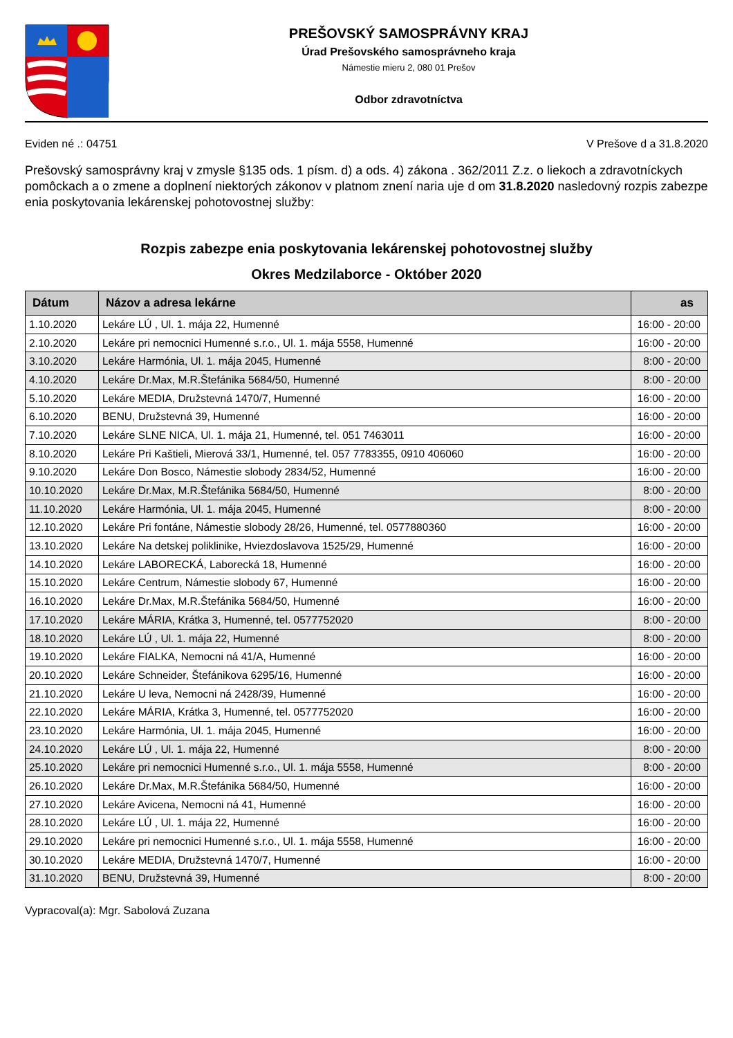PREŠOVSKÝ SAMOSPRÁVNY KRAJ
Úrad Prešovského samosprávneho kraja
Námestie mieru 2, 080 01 Prešov
Odbor zdravotníctva
Eviden né .: 04751 V Prešove d a 31.8.2020
Prešovský samosprávny kraj v zmysle §135 ods. 1 písm. d) a ods. 4) zákona . 362/2011 Z.z. o liekoch a zdravotníckych pomôckach a o zmene a doplnení niektorých zákonov v platnom znení naria uje d om 31.8.2020 nasledovný rozpis zabezpe enia poskytovania lekárenskej pohotovostnej služby:
Rozpis zabezpe enia poskytovania lekárenskej pohotovostnej služby
Okres Medzilaborce - Október 2020
| Dátum | Názov a adresa lekárne | as |
| --- | --- | --- |
| 1.10.2020 | Lekáre LÚ , Ul. 1. mája 22, Humenné | 16:00 - 20:00 |
| 2.10.2020 | Lekáre pri nemocnici Humenné s.r.o., Ul. 1. mája 5558, Humenné | 16:00 - 20:00 |
| 3.10.2020 | Lekáre Harmónia, Ul. 1. mája 2045, Humenné | 8:00 - 20:00 |
| 4.10.2020 | Lekáre Dr.Max, M.R.Štefánika 5684/50, Humenné | 8:00 - 20:00 |
| 5.10.2020 | Lekáre MEDIA, Družstevná 1470/7, Humenné | 16:00 - 20:00 |
| 6.10.2020 | BENU, Družstevná 39, Humenné | 16:00 - 20:00 |
| 7.10.2020 | Lekáre SLNE NICA, Ul. 1. mája 21, Humenné, tel. 051 7463011 | 16:00 - 20:00 |
| 8.10.2020 | Lekáre Pri Kaštieli, Mierová 33/1, Humenné, tel. 057 7783355, 0910 406060 | 16:00 - 20:00 |
| 9.10.2020 | Lekáre Don Bosco, Námestie slobody 2834/52, Humenné | 16:00 - 20:00 |
| 10.10.2020 | Lekáre Dr.Max, M.R.Štefánika 5684/50, Humenné | 8:00 - 20:00 |
| 11.10.2020 | Lekáre Harmónia, Ul. 1. mája 2045, Humenné | 8:00 - 20:00 |
| 12.10.2020 | Lekáre Pri fontáne, Námestie slobody 28/26, Humenné, tel. 0577880360 | 16:00 - 20:00 |
| 13.10.2020 | Lekáre Na detskej poliklinike, Hviezdoslavova 1525/29, Humenné | 16:00 - 20:00 |
| 14.10.2020 | Lekáre LABORECKÁ, Laborecká 18, Humenné | 16:00 - 20:00 |
| 15.10.2020 | Lekáre Centrum, Námestie slobody 67, Humenné | 16:00 - 20:00 |
| 16.10.2020 | Lekáre Dr.Max, M.R.Štefánika 5684/50, Humenné | 16:00 - 20:00 |
| 17.10.2020 | Lekáre MÁRIA, Krátka 3, Humenné, tel. 0577752020 | 8:00 - 20:00 |
| 18.10.2020 | Lekáre LÚ , Ul. 1. mája 22, Humenné | 8:00 - 20:00 |
| 19.10.2020 | Lekáre FIALKA, Nemocni ná 41/A, Humenné | 16:00 - 20:00 |
| 20.10.2020 | Lekáre Schneider, Štefánikova 6295/16, Humenné | 16:00 - 20:00 |
| 21.10.2020 | Lekáre U leva, Nemocni ná 2428/39, Humenné | 16:00 - 20:00 |
| 22.10.2020 | Lekáre MÁRIA, Krátka 3, Humenné, tel. 0577752020 | 16:00 - 20:00 |
| 23.10.2020 | Lekáre Harmónia, Ul. 1. mája 2045, Humenné | 16:00 - 20:00 |
| 24.10.2020 | Lekáre LÚ , Ul. 1. mája 22, Humenné | 8:00 - 20:00 |
| 25.10.2020 | Lekáre pri nemocnici Humenné s.r.o., Ul. 1. mája 5558, Humenné | 8:00 - 20:00 |
| 26.10.2020 | Lekáre Dr.Max, M.R.Štefánika 5684/50, Humenné | 16:00 - 20:00 |
| 27.10.2020 | Lekáre Avicena, Nemocni ná 41, Humenné | 16:00 - 20:00 |
| 28.10.2020 | Lekáre LÚ , Ul. 1. mája 22, Humenné | 16:00 - 20:00 |
| 29.10.2020 | Lekáre pri nemocnici Humenné s.r.o., Ul. 1. mája 5558, Humenné | 16:00 - 20:00 |
| 30.10.2020 | Lekáre MEDIA, Družstevná 1470/7, Humenné | 16:00 - 20:00 |
| 31.10.2020 | BENU, Družstevná 39, Humenné | 8:00 - 20:00 |
Vypracoval(a): Mgr. Sabolová Zuzana